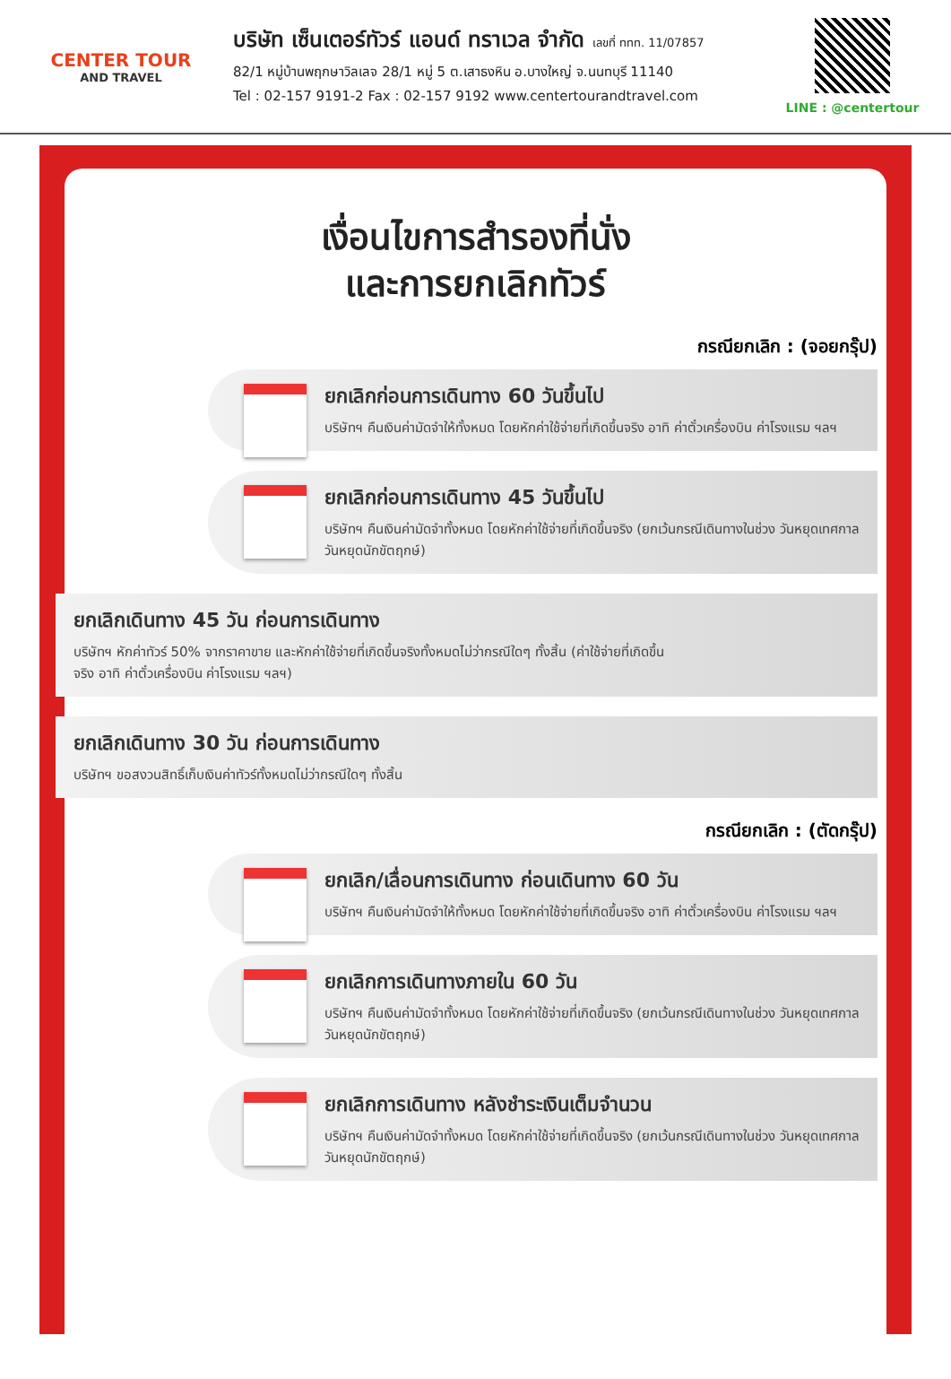CENTER TOUR
AND TRAVEL
บริษัท เซ็นเตอร์ทัวร์ แอนด์ ทราเวล จำกัด เลขที่ ททท. 11/07857
82/1 หมู่บ้านพฤกษาวิลเลจ 28/1 หมู่ 5 ต.เสาธงหิน อ.บางใหญ่ จ.นนทบุรี 11140
Tel : 02-157 9191-2 Fax : 02-157 9192 www.centertourandtravel.com
LINE : @centertour
เงื่อนไขการสำรองที่นั่ง
และการยกเลิกทัวร์
กรณียกเลิก : (จอยกรุ๊ป)
ยกเลิกก่อนการเดินทาง 60 วันขึ้นไป
บริษัทฯ คืนเงินค่ามัดจำให้ทั้งหมด โดยหักค่าใช้จ่ายที่เกิดขึ้นจริง อาทิ ค่าตั๋วเครื่องบิน ค่าโรงแรม ฯลฯ
ยกเลิกก่อนการเดินทาง 45 วันขึ้นไป
บริษัทฯ คืนเงินค่ามัดจำทั้งหมด โดยหักค่าใช้จ่ายที่เกิดขึ้นจริง (ยกเว้นกรณีเดินทางในช่วง วันหยุดเทศกาล วันหยุดนักขัตฤกษ์)
ยกเลิกเดินทาง 45 วัน ก่อนการเดินทาง
บริษัทฯ หักค่าทัวร์ 50% จากราคาขาย และหักค่าใช้จ่ายที่เกิดขึ้นจริงทั้งหมดไม่ว่ากรณีใดๆ ทั้งสิ้น (ค่าใช้จ่ายที่เกิดขึ้นจริง อาทิ ค่าตั๋วเครื่องบิน ค่าโรงแรม ฯลฯ)
ยกเลิกเดินทาง 30 วัน ก่อนการเดินทาง
บริษัทฯ ขอสงวนสิทธิ์เก็บเงินค่าทัวร์ทั้งหมดไม่ว่ากรณีใดๆ ทั้งสิ้น
กรณียกเลิก : (ตัดกรุ๊ป)
ยกเลิก/เลื่อนการเดินทาง ก่อนเดินทาง 60 วัน
บริษัทฯ คืนเงินค่ามัดจำให้ทั้งหมด โดยหักค่าใช้จ่ายที่เกิดขึ้นจริง อาทิ ค่าตั๋วเครื่องบิน ค่าโรงแรม ฯลฯ
ยกเลิกการเดินทางภายใน 60 วัน
บริษัทฯ คืนเงินค่ามัดจำทั้งหมด โดยหักค่าใช้จ่ายที่เกิดขึ้นจริง (ยกเว้นกรณีเดินทางในช่วง วันหยุดเทศกาล วันหยุดนักขัตฤกษ์)
ยกเลิกการเดินทาง หลังชำระเงินเต็มจำนวน
บริษัทฯ คืนเงินค่ามัดจำทั้งหมด โดยหักค่าใช้จ่ายที่เกิดขึ้นจริง (ยกเว้นกรณีเดินทางในช่วง วันหยุดเทศกาล วันหยุดนักขัตฤกษ์)